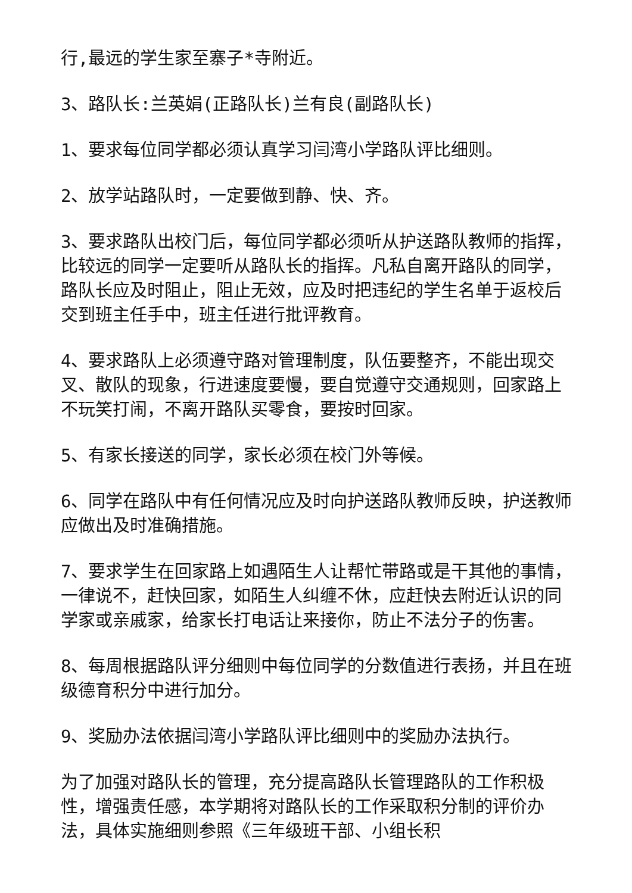行,最远的学生家至寨子*寺附近。
3、路队长:兰英娟(正路队长)兰有良(副路队长)
1、要求每位同学都必须认真学习闫湾小学路队评比细则。
2、放学站路队时，一定要做到静、快、齐。
3、要求路队出校门后，每位同学都必须听从护送路队教师的指挥，比较远的同学一定要听从路队长的指挥。凡私自离开路队的同学，路队长应及时阻止，阻止无效，应及时把违纪的学生名单于返校后交到班主任手中，班主任进行批评教育。
4、要求路队上必须遵守路对管理制度，队伍要整齐，不能出现交叉、散队的现象，行进速度要慢，要自觉遵守交通规则，回家路上不玩笑打闹，不离开路队买零食，要按时回家。
5、有家长接送的同学，家长必须在校门外等候。
6、同学在路队中有任何情况应及时向护送路队教师反映，护送教师应做出及时准确措施。
7、要求学生在回家路上如遇陌生人让帮忙带路或是干其他的事情，一律说不，赶快回家，如陌生人纠缠不休，应赶快去附近认识的同学家或亲戚家，给家长打电话让来接你，防止不法分子的伤害。
8、每周根据路队评分细则中每位同学的分数值进行表扬，并且在班级德育积分中进行加分。
9、奖励办法依据闫湾小学路队评比细则中的奖励办法执行。
为了加强对路队长的管理，充分提高路队长管理路队的工作积极性，增强责任感，本学期将对路队长的工作采取积分制的评价办法，具体实施细则参照《三年级班干部、小组长积